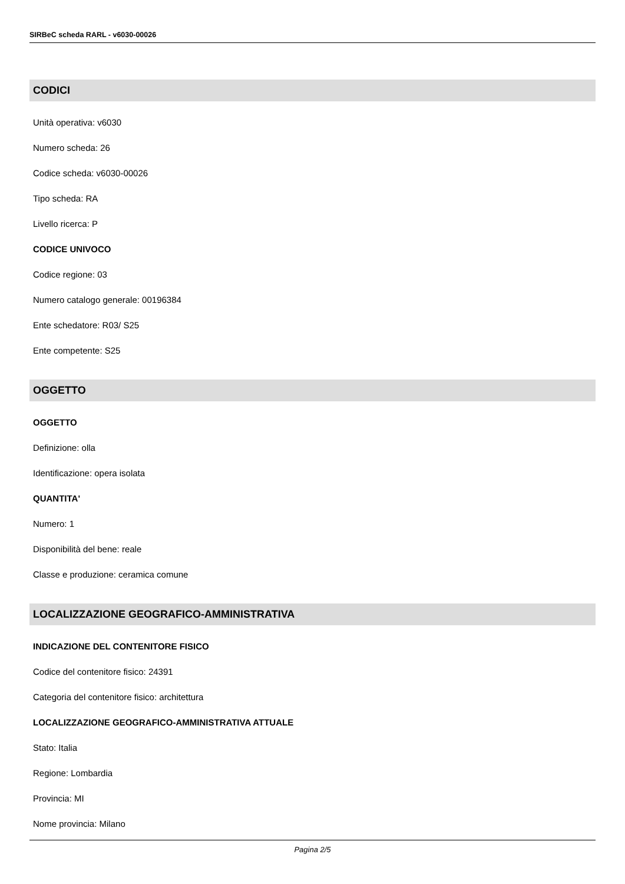SIRBeC scheda RARL - v6030-00026
CODICI
Unità operativa: v6030
Numero scheda: 26
Codice scheda: v6030-00026
Tipo scheda: RA
Livello ricerca: P
CODICE UNIVOCO
Codice regione: 03
Numero catalogo generale: 00196384
Ente schedatore: R03/ S25
Ente competente: S25
OGGETTO
OGGETTO
Definizione: olla
Identificazione: opera isolata
QUANTITA'
Numero: 1
Disponibilità del bene: reale
Classe e produzione: ceramica comune
LOCALIZZAZIONE GEOGRAFICO-AMMINISTRATIVA
INDICAZIONE DEL CONTENITORE FISICO
Codice del contenitore fisico: 24391
Categoria del contenitore fisico: architettura
LOCALIZZAZIONE GEOGRAFICO-AMMINISTRATIVA ATTUALE
Stato: Italia
Regione: Lombardia
Provincia: MI
Nome provincia: Milano
Pagina 2/5